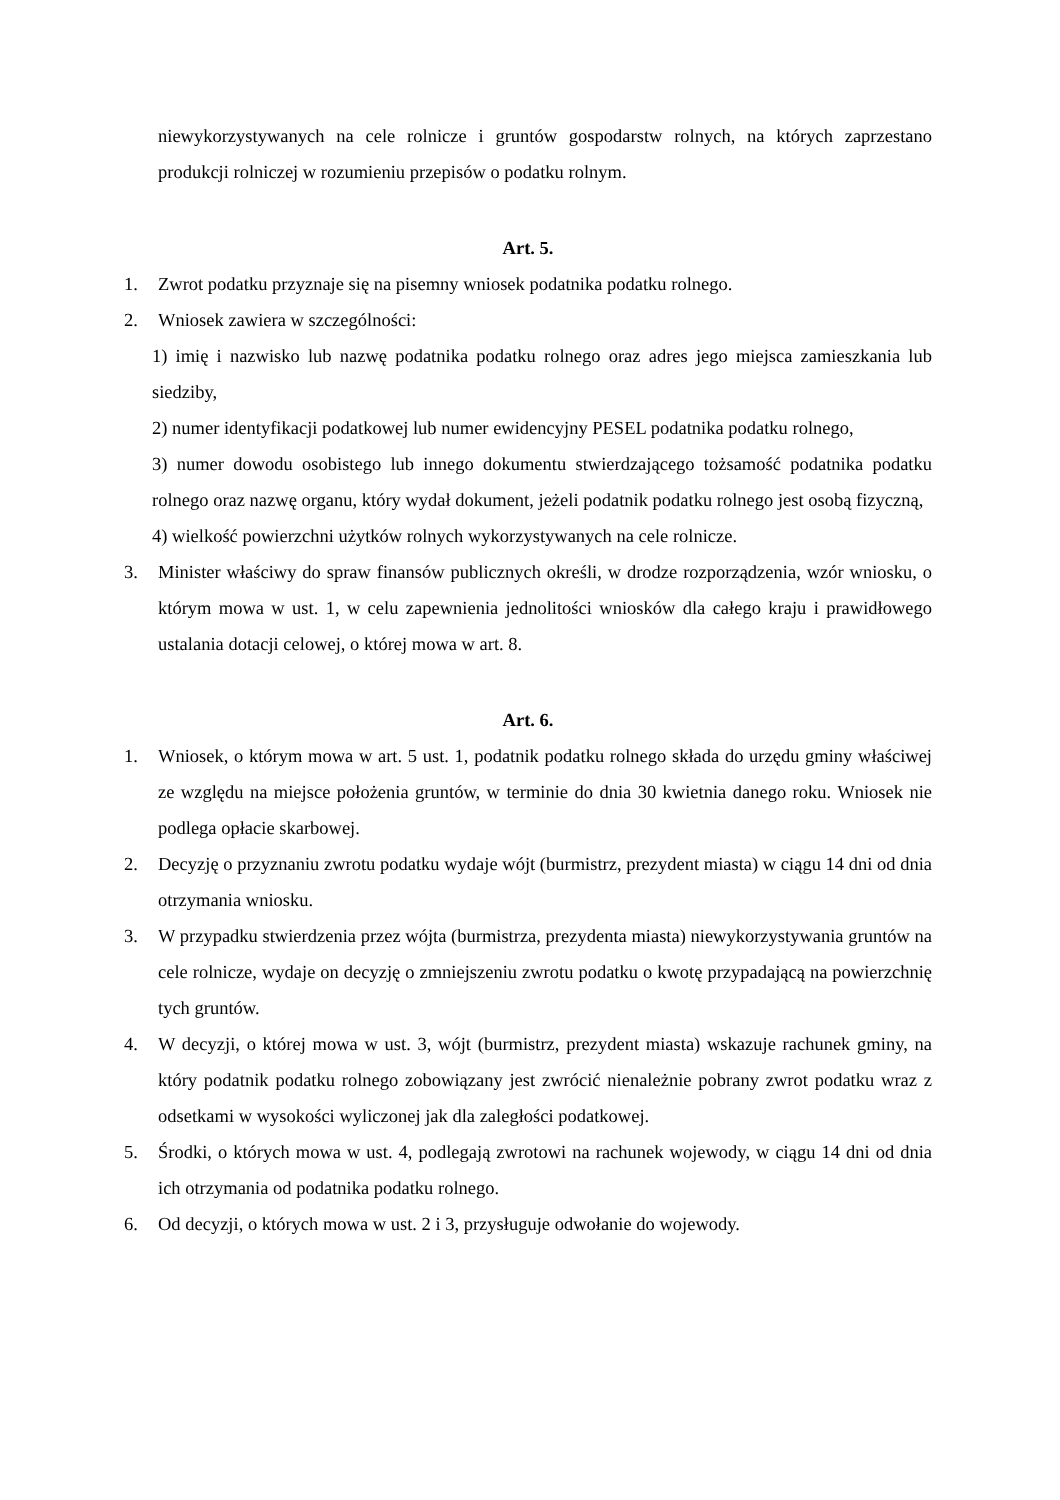niewykorzystywanych na cele rolnicze i gruntów gospodarstw rolnych, na których zaprzestano produkcji rolniczej w rozumieniu przepisów o podatku rolnym.
Art. 5.
1. Zwrot podatku przyznaje się na pisemny wniosek podatnika podatku rolnego.
2. Wniosek zawiera w szczególności:
1) imię i nazwisko lub nazwę podatnika podatku rolnego oraz adres jego miejsca zamieszkania lub siedziby,
2) numer identyfikacji podatkowej lub numer ewidencyjny PESEL podatnika podatku rolnego,
3) numer dowodu osobistego lub innego dokumentu stwierdzającego tożsamość podatnika podatku rolnego oraz nazwę organu, który wydał dokument, jeżeli podatnik podatku rolnego jest osobą fizyczną,
4) wielkość powierzchni użytków rolnych wykorzystywanych na cele rolnicze.
3. Minister właściwy do spraw finansów publicznych określi, w drodze rozporządzenia, wzór wniosku, o którym mowa w ust. 1, w celu zapewnienia jednolitości wniosków dla całego kraju i prawidłowego ustalania dotacji celowej, o której mowa w art. 8.
Art. 6.
1. Wniosek, o którym mowa w art. 5 ust. 1, podatnik podatku rolnego składa do urzędu gminy właściwej ze względu na miejsce położenia gruntów, w terminie do dnia 30 kwietnia danego roku. Wniosek nie podlega opłacie skarbowej.
2. Decyzję o przyznaniu zwrotu podatku wydaje wójt (burmistrz, prezydent miasta) w ciągu 14 dni od dnia otrzymania wniosku.
3. W przypadku stwierdzenia przez wójta (burmistrza, prezydenta miasta) niewykorzystywania gruntów na cele rolnicze, wydaje on decyzję o zmniejszeniu zwrotu podatku o kwotę przypadającą na powierzchnię tych gruntów.
4. W decyzji, o której mowa w ust. 3, wójt (burmistrz, prezydent miasta) wskazuje rachunek gminy, na który podatnik podatku rolnego zobowiązany jest zwrócić nienależnie pobrany zwrot podatku wraz z odsetkami w wysokości wyliczonej jak dla zaległości podatkowej.
5. Środki, o których mowa w ust. 4, podlegają zwrotowi na rachunek wojewody, w ciągu 14 dni od dnia ich otrzymania od podatnika podatku rolnego.
6. Od decyzji, o których mowa w ust. 2 i 3, przysługuje odwołanie do wojewody.